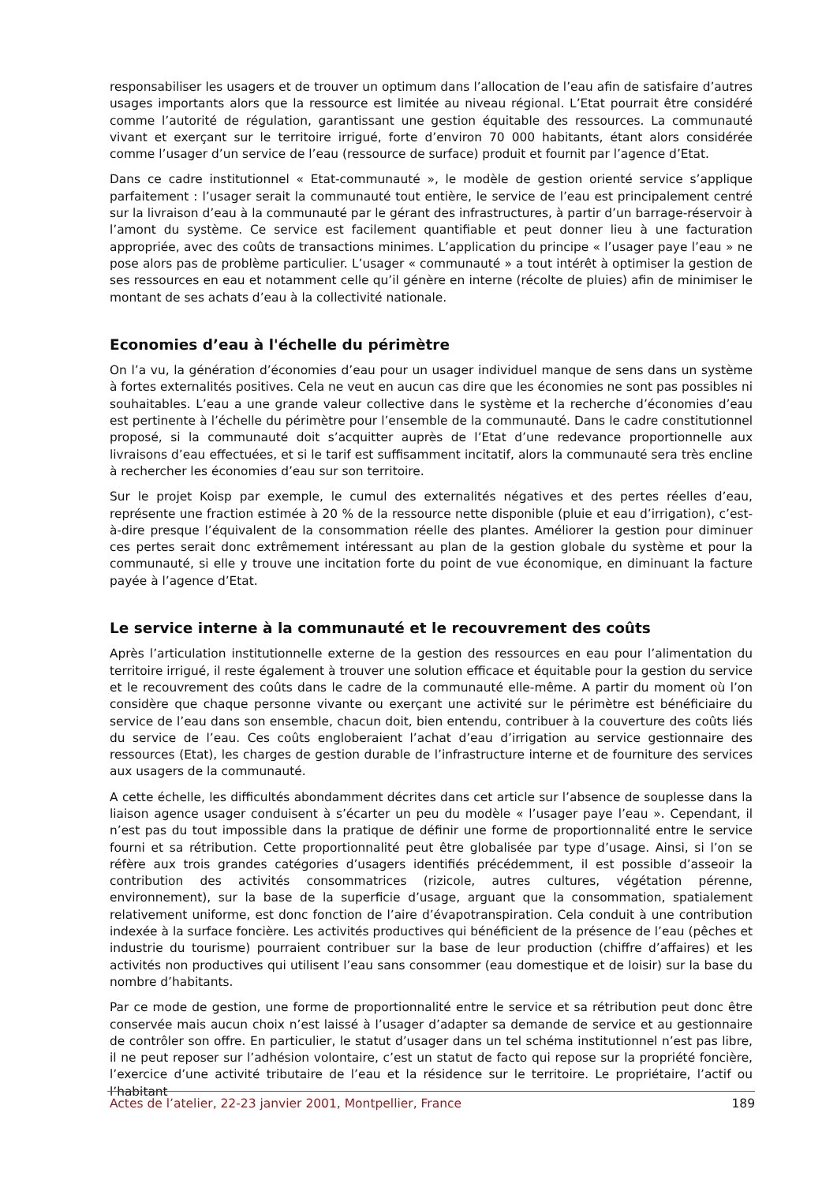responsabiliser les usagers et de trouver un optimum dans l’allocation de l’eau afin de satisfaire d’autres usages importants alors que la ressource est limitée au niveau régional. L’Etat pourrait être considéré comme l’autorité de régulation, garantissant une gestion équitable des ressources. La communauté vivant et exerçant sur le territoire irrigué, forte d’environ 70 000 habitants, étant alors considérée comme l’usager d’un service de l’eau (ressource de surface) produit et fournit par l’agence d’Etat.
Dans ce cadre institutionnel « Etat-communauté », le modèle de gestion orienté service s’applique parfaitement : l’usager serait la communauté tout entière, le service de l’eau est principalement centré sur la livraison d’eau à la communauté par le gérant des infrastructures, à partir d’un barrage-réservoir à l’amont du système. Ce service est facilement quantifiable et peut donner lieu à une facturation appropriée, avec des coûts de transactions minimes. L’application du principe « l’usager paye l’eau » ne pose alors pas de problème particulier. L’usager « communauté » a tout intérêt à optimiser la gestion de ses ressources en eau et notamment celle qu’il génère en interne (récolte de pluies) afin de minimiser le montant de ses achats d’eau à la collectivité nationale.
Economies d’eau à l'échelle du périmètre
On l’a vu, la génération d’économies d’eau pour un usager individuel manque de sens dans un système à fortes externalités positives. Cela ne veut en aucun cas dire que les économies ne sont pas possibles ni souhaitables. L’eau a une grande valeur collective dans le système et la recherche d’économies d’eau est pertinente à l’échelle du périmètre pour l’ensemble de la communauté. Dans le cadre constitutionnel proposé, si la communauté doit s’acquitter auprès de l’Etat d’une redevance proportionnelle aux livraisons d’eau effectuées, et si le tarif est suffisamment incitatif, alors la communauté sera très encline à rechercher les économies d’eau sur son territoire.
Sur le projet Koisp par exemple, le cumul des externalités négatives et des pertes réelles d’eau, représente une fraction estimée à 20 % de la ressource nette disponible (pluie et eau d’irrigation), c’est-à-dire presque l’équivalent de la consommation réelle des plantes. Améliorer la gestion pour diminuer ces pertes serait donc extrêmement intéressant au plan de la gestion globale du système et pour la communauté, si elle y trouve une incitation forte du point de vue économique, en diminuant la facture payée à l’agence d’Etat.
Le service interne à la communauté et le recouvrement des coûts
Après l’articulation institutionnelle externe de la gestion des ressources en eau pour l’alimentation du territoire irrigué, il reste également à trouver une solution efficace et équitable pour la gestion du service et le recouvrement des coûts dans le cadre de la communauté elle-même. A partir du moment où l’on considère que chaque personne vivante ou exerçant une activité sur le périmètre est bénéficiaire du service de l’eau dans son ensemble, chacun doit, bien entendu, contribuer à la couverture des coûts liés du service de l’eau. Ces coûts engloberaient l’achat d’eau d’irrigation au service gestionnaire des ressources (Etat), les charges de gestion durable de l’infrastructure interne et de fourniture des services aux usagers de la communauté.
A cette échelle, les difficultés abondamment décrites dans cet article sur l’absence de souplesse dans la liaison agence usager conduisent à s’écarter un peu du modèle « l’usager paye l’eau ». Cependant, il n’est pas du tout impossible dans la pratique de définir une forme de proportionnalité entre le service fourni et sa rétribution. Cette proportionnalité peut être globalisée par type d’usage. Ainsi, si l’on se réfère aux trois grandes catégories d’usagers identifiés précédemment, il est possible d’asseoir la contribution des activités consommatrices (rizicole, autres cultures, végétation pérenne, environnement), sur la base de la superficie d’usage, arguant que la consommation, spatialement relativement uniforme, est donc fonction de l’aire d’évapotranspiration. Cela conduit à une contribution indexée à la surface foncière. Les activités productives qui bénéficient de la présence de l’eau (pêches et industrie du tourisme) pourraient contribuer sur la base de leur production (chiffre d’affaires) et les activités non productives qui utilisent l’eau sans consommer (eau domestique et de loisir) sur la base du nombre d’habitants.
Par ce mode de gestion, une forme de proportionnalité entre le service et sa rétribution peut donc être conservée mais aucun choix n’est laissé à l’usager d’adapter sa demande de service et au gestionnaire de contrôler son offre. En particulier, le statut d’usager dans un tel schéma institutionnel n’est pas libre, il ne peut reposer sur l’adhésion volontaire, c’est un statut de facto qui repose sur la propriété foncière, l’exercice d’une activité tributaire de l’eau et la résidence sur le territoire. Le propriétaire, l’actif ou l’habitant
Actes de l’atelier, 22-23 janvier 2001, Montpellier, France 189